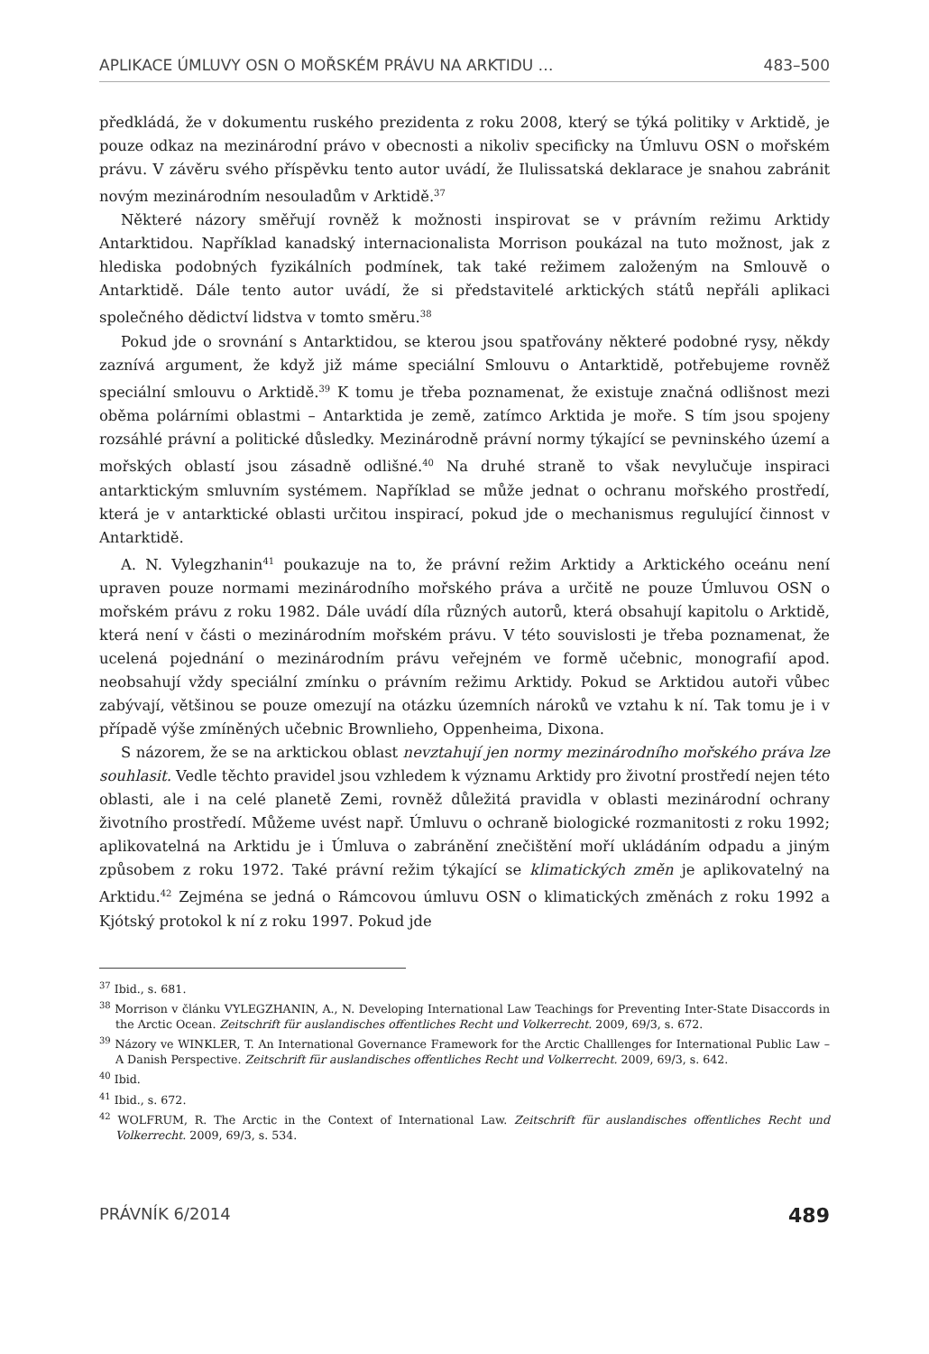APLIKACE ÚMLUVY OSN O MOŘSKÉM PRÁVU NA ARKTIDU … 483–500
předkládá, že v dokumentu ruského prezidenta z roku 2008, který se týká politiky v Arktidě, je pouze odkaz na mezinárodní právo v obecnosti a nikoliv specificky na Úmluvu OSN o mořském právu. V závěru svého příspěvku tento autor uvádí, že Ilulissatská deklarace je snahou zabránit novým mezinárodním nesouladům v Arktidě.<sup>37</sup>
Některé názory směřují rovněž k možnosti inspirovat se v právním režimu Arktidy Antarktidou. Například kanadský internacionalista Morrison poukázal na tuto možnost, jak z hlediska podobných fyzikálních podmínek, tak také režimem založeným na Smlouvě o Antarktidě. Dále tento autor uvádí, že si představitelé arktických států nepřáli aplikaci společného dědictví lidstva v tomto směru.<sup>38</sup>
Pokud jde o srovnání s Antarktidou, se kterou jsou spatřovány některé podobné rysy, někdy zaznívá argument, že když již máme speciální Smlouvu o Antarktidě, potřebujeme rovněž speciální smlouvu o Arktidě.<sup>39</sup> K tomu je třeba poznamenat, že existuje značná odlišnost mezi oběma polárními oblastmi – Antarktida je země, zatímco Arktida je moře. S tím jsou spojeny rozsáhlé právní a politické důsledky. Mezinárodně právní normy týkající se pevninského území a mořských oblastí jsou zásadně odlišné.<sup>40</sup> Na druhé straně to však nevylučuje inspiraci antarktickým smluvním systémem. Například se může jednat o ochranu mořského prostředí, která je v antarktické oblasti určitou inspirací, pokud jde o mechanismus regulující činnost v Antarktidě.
A. N. Vylegzhanin<sup>41</sup> poukazuje na to, že právní režim Arktidy a Arktického oceánu není upraven pouze normami mezinárodního mořského práva a určitě ne pouze Úmluvou OSN o mořském právu z roku 1982. Dále uvádí díla různých autorů, která obsahují kapitolu o Arktidě, která není v části o mezinárodním mořském právu. V této souvislosti je třeba poznamenat, že ucelená pojednání o mezinárodním právu veřejném ve formě učebnic, monografií apod. neobsahují vždy speciální zmínku o právním režimu Arktidy. Pokud se Arktidou autoři vůbec zabývají, většinou se pouze omezují na otázku územních nároků ve vztahu k ní. Tak tomu je i v případě výše zmíněných učebnic Brownlieho, Oppenheima, Dixona.
S názorem, že se na arktickou oblast nevztahují jen normy mezinárodního mořského práva lze souhlasit. Vedle těchto pravidel jsou vzhledem k významu Arktidy pro životní prostředí nejen této oblasti, ale i na celé planetě Zemi, rovněž důležitá pravidla v oblasti mezinárodní ochrany životního prostředí. Můžeme uvést např. Úmluvu o ochraně biologické rozmanitosti z roku 1992; aplikovatelná na Arktidu je i Úmluva o zabránění znečištění moří ukládáním odpadu a jiným způsobem z roku 1972. Také právní režim týkající se klimatických změn je aplikovatelný na Arktidu.<sup>42</sup> Zejména se jedná o Rámcovou úmluvu OSN o klimatických změnách z roku 1992 a Kjótský protokol k ní z roku 1997. Pokud jde
<sup>37</sup> Ibid., s. 681.
<sup>38</sup> Morrison v článku VYLEGZHANIN, A., N. Developing International Law Teachings for Preventing Inter-State Disaccords in the Arctic Ocean. Zeitschrift für auslandisches offentliches Recht und Volkerrecht. 2009, 69/3, s. 672.
<sup>39</sup> Názory ve WINKLER, T. An International Governance Framework for the Arctic Challlenges for International Public Law – A Danish Perspective. Zeitschrift für auslandisches offentliches Recht und Volkerrecht. 2009, 69/3, s. 642.
<sup>40</sup> Ibid.
<sup>41</sup> Ibid., s. 672.
<sup>42</sup> WOLFRUM, R. The Arctic in the Context of International Law. Zeitschrift für auslandisches offentliches Recht und Volkerrecht. 2009, 69/3, s. 534.
PRÁVNÍK 6/2014 489